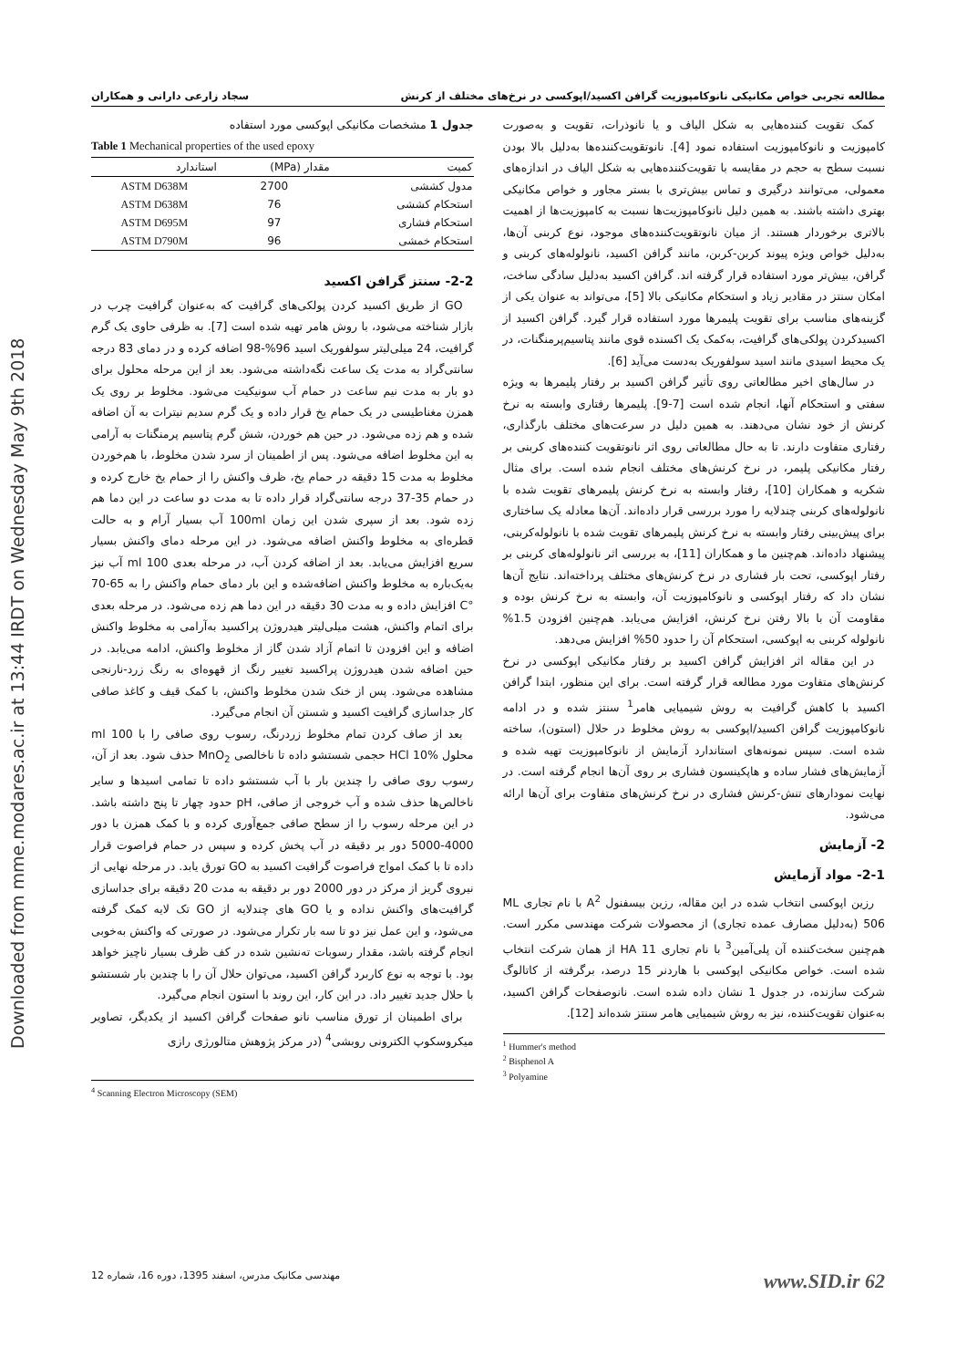Downloaded from mme.modares.ac.ir at 13:44 IRDT on Wednesday May 9th 2018
مطالعه تجربی خواص مکانیکی نانوکامپوزیت گرافن اکسید/اپوکسی در نرخ‌های مختلف از کرنش سجاد زارعی دارانی و همکاران
کمک تقویت کننده‌هایی به شکل الیاف و یا نانوذرات، تقویت و به‌صورت کامپوزیت و نانوکامپوزیت استفاده نمود [4]. نانوتقویت‌کننده‌ها به‌دلیل بالا بودن نسبت سطح به حجم در مقایسه با تقویت‌کننده‌هایی به شکل الیاف در اندازه‌های معمولی، می‌توانند درگیری و تماس بیش‌تری با بستر مجاور و خواص مکانیکی بهتری داشته باشند. به همین دلیل نانوکامپوزیت‌ها نسبت به کامپوزیت‌ها از اهمیت بالاتری برخوردار هستند. از میان نانوتقویت‌کننده‌های موجود، نوع کربنی آن‌ها، به‌دلیل خواص ویژه پیوند کربن-کربن، مانند گرافن اکسید، نانولوله‌های کربنی و گرافن، بیش‌تر مورد استفاده قرار گرفته اند. گرافن اکسید به‌دلیل سادگی ساخت، امکان سنتز در مقادیر زیاد و استحکام مکانیکی بالا [5]، می‌تواند به عنوان یکی از گزینه‌های مناسب برای تقویت پلیمرها مورد استفاده قرار گیرد. گرافن اکسید از اکسیدکردن پولکی‌های گرافیت، به‌کمک یک اکسنده قوی مانند پتاسیم‌پرمنگنات، در یک محیط اسیدی مانند اسید سولفوریک به‌دست می‌آید [6].
در سال‌های اخیر مطالعاتی روی تأثیر گرافن اکسید بر رفتار پلیمرها به ویژه سفتی و استحکام آنها، انجام شده است [7-9]. پلیمرها رفتاری وابسته به نرخ کرنش از خود نشان می‌دهند. به همین دلیل در سرعت‌های مختلف بارگذاری، رفتاری متفاوت دارند. تا به حال مطالعاتی روی اثر نانوتقویت کننده‌های کربنی بر رفتار مکانیکی پلیمر، در نرخ کرنش‌های مختلف انجام شده است. برای مثال شکریه و همکاران [10]، رفتار وابسته به نرخ کرنش پلیمرهای تقویت شده با نانولوله‌های کربنی چندلایه را مورد بررسی قرار داده‌اند. آن‌ها معادله یک ساختاری برای پیش‌بینی رفتار وابسته به نرخ کرنش پلیمرهای تقویت شده با نانولوله‌کربنی، پیشنهاد داده‌اند. هم‌چنین ما و همکاران [11]، به بررسی اثر نانولوله‌های کربنی بر رفتار اپوکسی، تحت بار فشاری در نرخ کرنش‌های مختلف پرداخته‌اند. نتایج آن‌ها نشان داد که رفتار اپوکسی و نانوکامپوزیت آن، وابسته به نرخ کرنش بوده و مقاومت آن با بالا رفتن نرخ کرنش، افزایش می‌یابد. هم‌چنین افزودن 1.5% نانولوله کربنی به اپوکسی، استحکام آن را حدود 50% افزایش می‌دهد.
در این مقاله اثر افزایش گرافن اکسید بر رفتار مکانیکی اپوکسی در نرخ کرنش‌های متفاوت مورد مطالعه قرار گرفته است. برای این منظور، ابتدا گرافن اکسید با کاهش گرافیت به روش شیمیایی هامر<sup>1</sup> سنتز شده و در ادامه نانوکامپوزیت گرافن اکسید/اپوکسی به روش مخلوط در حلال (استون)، ساخته شده است. سپس نمونه‌های استاندارد آزمایش از نانوکامپوزیت تهیه شده و آزمایش‌های فشار ساده و هاپکینسون فشاری بر روی آن‌ها انجام گرفته است. در نهایت نمودارهای تنش-کرنش فشاری در نرخ کرنش‌های متفاوت برای آن‌ها ارائه می‌شود.
2- آزمایش
2-1- مواد آزمایش
رزین اپوکسی انتخاب شده در این مقاله، رزین بیسفنول A<sup>2</sup> با نام تجاری ML 506 (به‌دلیل مصارف عمده تجاری) از محصولات شرکت مهندسی مکرر است. هم‌چنین سخت‌کننده آن پلی‌آمین<sup>3</sup> با نام تجاری HA 11 از همان شرکت انتخاب شده است. خواص مکانیکی اپوکسی با هاردنر 15 درصد، برگرفته از کاتالوگ شرکت سازنده، در جدول 1 نشان داده شده است. نانوصفحات گرافن اکسید، به‌عنوان تقویت‌کننده، نیز به روش شیمیایی هامر سنتز شده‌اند [12].
<sup>1</sup> Hummer's method
<sup>2</sup> Bisphenol A
<sup>3</sup> Polyamine
جدول 1 مشخصات مکانیکی اپوکسی مورد استفاده
Table 1 Mechanical properties of the used epoxy
| کمیت | مقدار (MPa) | استاندارد |
| --- | --- | --- |
| مدول کششی | 2700 | ASTM D638M |
| استحکام کششی | 76 | ASTM D638M |
| استحکام فشاری | 97 | ASTM D695M |
| استحکام خمشی | 96 | ASTM D790M |
2-2- سنتز گرافن اکسید
GO از طریق اکسید کردن پولکی‌های گرافیت که به‌عنوان گرافیت چرب در بازار شناخته می‌شود، با روش هامر تهیه شده است [7]. به ظرفی حاوی یک گرم گرافیت، 24 میلی‌لیتر سولفوریک اسید 96%-98 اضافه کرده و در دمای 83 درجه سانتی‌گراد به مدت یک ساعت نگه‌داشته می‌شود. بعد از این مرحله محلول برای دو بار به مدت نیم ساعت در حمام آب سونیکیت می‌شود. مخلوط بر روی یک همزن مغناطیسی در یک حمام یخ قرار داده و یک گرم سدیم نیترات به آن اضافه شده و هم زده می‌شود. در حین هم خوردن، شش گرم پتاسیم پرمنگنات به آرامی به این مخلوط اضافه می‌شود. پس از اطمینان از سرد شدن مخلوط، با هم‌خوردن مخلوط به مدت 15 دقیقه در حمام یخ، ظرف واکنش را از حمام یخ خارج کرده و در حمام 35-37 درجه سانتی‌گراد قرار داده تا به مدت دو ساعت در این دما هم زده شود. بعد از سپری شدن این زمان 100ml آب بسیار آرام و به حالت قطره‌ای به مخلوط واکنش اضافه می‌شود. در این مرحله دمای واکنش بسیار سریع افزایش می‌یابد. بعد از اضافه کردن آب، در مرحله بعدی 100 ml آب نیز به‌یک‌باره به مخلوط واکنش اضافه‌شده و این بار دمای حمام واکنش را به 65-70 °C افزایش داده و به مدت 30 دقیقه در این دما هم زده می‌شود. در مرحله بعدی برای اتمام واکنش، هشت میلی‌لیتر هیدروژن پراکسید به‌آرامی به مخلوط واکنش اضافه و این افزودن تا اتمام آزاد شدن گاز از مخلوط واکنش، ادامه می‌یابد. در حین اضافه شدن هیدروژن پراکسید تغییر رنگ از قهوه‌ای به رنگ زرد-نارنجی مشاهده می‌شود. پس از خنک شدن مخلوط واکنش، با کمک قیف و کاغذ صافی کار جداسازی گرافیت اکسید و شستن آن انجام می‌گیرد.
بعد از صاف کردن تمام مخلوط زردرنگ، رسوب روی صافی را با 100 ml محلول HCl 10% حجمی شستشو داده تا ناخالصی MnO<sub>2</sub> حذف شود. بعد از آن، رسوب روی صافی را چندین بار با آب شستشو داده تا تمامی اسیدها و سایر ناخالص‌ها حذف شده و آب خروجی از صافی، pH حدود چهار تا پنج داشته باشد. در این مرحله رسوب را از سطح صافی جمع‌آوری کرده و با کمک همزن با دور 4000-5000 دور بر دقیقه در آب پخش کرده و سپس در حمام فراصوت قرار داده تا با کمک امواج فراصوت گرافیت اکسید به GO تورق یابد. در مرحله نهایی از نیروی گریز از مرکز در دور 2000 دور بر دقیقه به مدت 20 دقیقه برای جداسازی گرافیت‌های واکنش نداده و یا GO های چندلایه از GO تک لایه کمک گرفته می‌شود، و این عمل نیز دو تا سه بار تکرار می‌شود. در صورتی که واکنش به‌خوبی انجام گرفته باشد، مقدار رسوبات ته‌نشین شده در کف ظرف بسیار ناچیز خواهد بود. با توجه به نوع کاربرد گرافن اکسید، می‌توان حلال آن را با چندین بار شستشو با حلال جدید تغییر داد. در این کار، این روند با استون انجام می‌گیرد.
برای اطمینان از تورق مناسب نانو صفحات گرافن اکسید از یکدیگر، تصاویر میکروسکوپ الکترونی روبشی<sup>4</sup> (در مرکز پژوهش متالورژی رازی
<sup>4</sup> Scanning Electron Microscopy (SEM)
www.SID.ir 62 مهندسی مکانیک مدرس، اسفند 1395، دوره 16، شماره 12